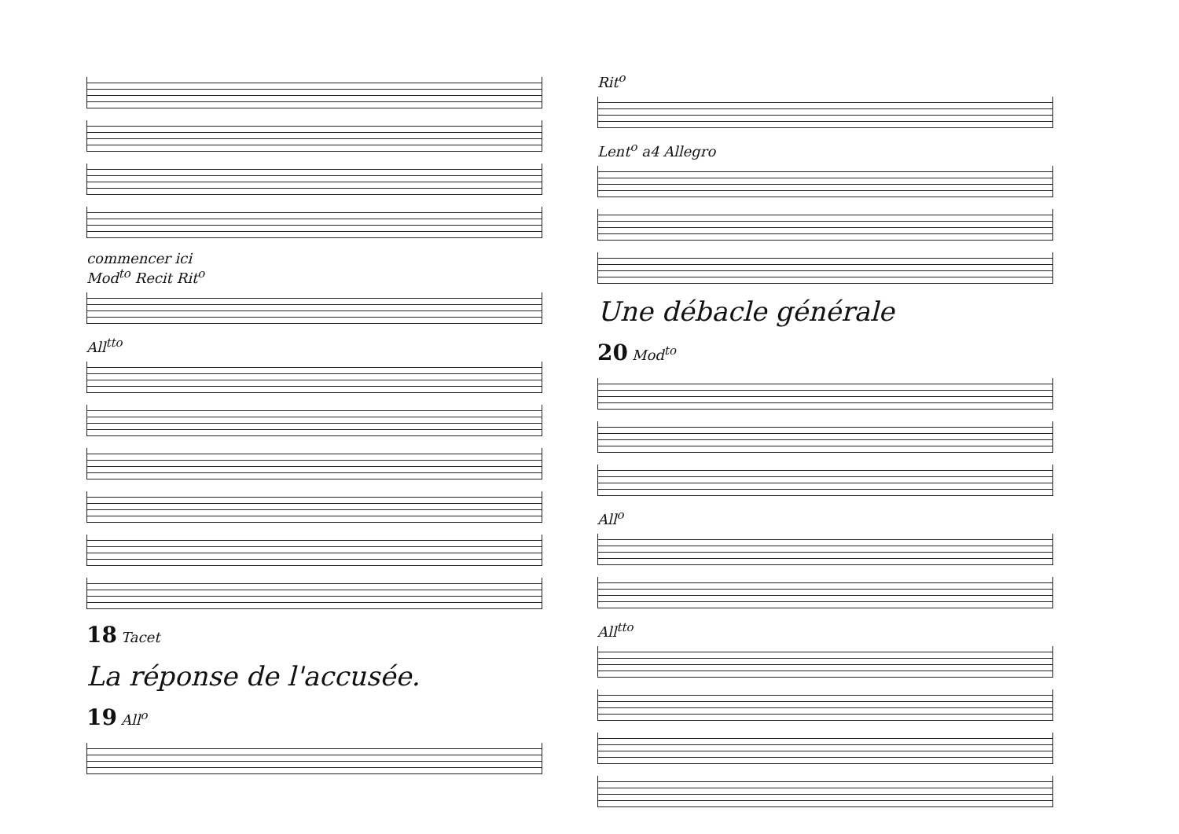commencer ici
Mod<sup>to</sup> Recit Rit<sup>o</sup>
All<sup>tto</sup>
18 Tacet
La réponse de l'accusée.
19 All<sup>o</sup>
Rit<sup>o</sup>
Lent<sup>o</sup> a4 Allegro
Une débacle générale
20 Mod<sup>to</sup>
All<sup>o</sup>
All<sup>tto</sup>